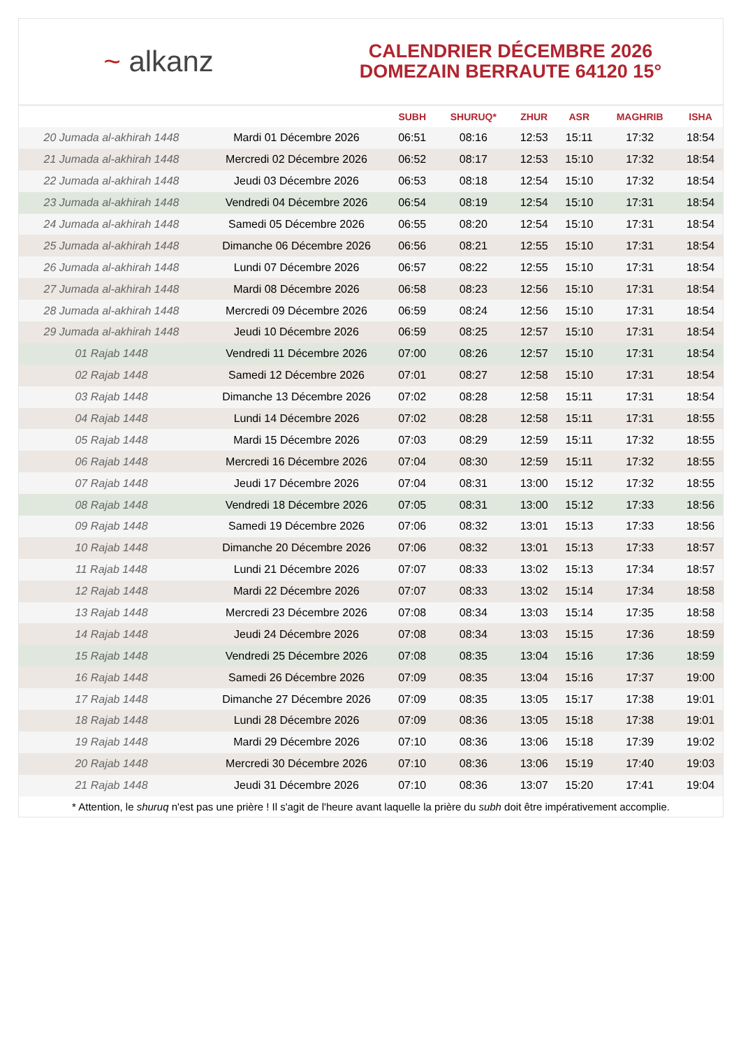~ alkanz
CALENDRIER DÉCEMBRE 2026
DOMEZAIN BERRAUTE 64120 15°
| | | SUBH | SHURUQ* | ZHUR | ASR | MAGHRIB | ISHA |
| --- | --- | --- | --- | --- | --- | --- | --- |
| 20 Jumada al-akhirah 1448 | Mardi 01 Décembre 2026 | 06:51 | 08:16 | 12:53 | 15:11 | 17:32 | 18:54 |
| 21 Jumada al-akhirah 1448 | Mercredi 02 Décembre 2026 | 06:52 | 08:17 | 12:53 | 15:10 | 17:32 | 18:54 |
| 22 Jumada al-akhirah 1448 | Jeudi 03 Décembre 2026 | 06:53 | 08:18 | 12:54 | 15:10 | 17:32 | 18:54 |
| 23 Jumada al-akhirah 1448 | Vendredi 04 Décembre 2026 | 06:54 | 08:19 | 12:54 | 15:10 | 17:31 | 18:54 |
| 24 Jumada al-akhirah 1448 | Samedi 05 Décembre 2026 | 06:55 | 08:20 | 12:54 | 15:10 | 17:31 | 18:54 |
| 25 Jumada al-akhirah 1448 | Dimanche 06 Décembre 2026 | 06:56 | 08:21 | 12:55 | 15:10 | 17:31 | 18:54 |
| 26 Jumada al-akhirah 1448 | Lundi 07 Décembre 2026 | 06:57 | 08:22 | 12:55 | 15:10 | 17:31 | 18:54 |
| 27 Jumada al-akhirah 1448 | Mardi 08 Décembre 2026 | 06:58 | 08:23 | 12:56 | 15:10 | 17:31 | 18:54 |
| 28 Jumada al-akhirah 1448 | Mercredi 09 Décembre 2026 | 06:59 | 08:24 | 12:56 | 15:10 | 17:31 | 18:54 |
| 29 Jumada al-akhirah 1448 | Jeudi 10 Décembre 2026 | 06:59 | 08:25 | 12:57 | 15:10 | 17:31 | 18:54 |
| 01 Rajab 1448 | Vendredi 11 Décembre 2026 | 07:00 | 08:26 | 12:57 | 15:10 | 17:31 | 18:54 |
| 02 Rajab 1448 | Samedi 12 Décembre 2026 | 07:01 | 08:27 | 12:58 | 15:10 | 17:31 | 18:54 |
| 03 Rajab 1448 | Dimanche 13 Décembre 2026 | 07:02 | 08:28 | 12:58 | 15:11 | 17:31 | 18:54 |
| 04 Rajab 1448 | Lundi 14 Décembre 2026 | 07:02 | 08:28 | 12:58 | 15:11 | 17:31 | 18:55 |
| 05 Rajab 1448 | Mardi 15 Décembre 2026 | 07:03 | 08:29 | 12:59 | 15:11 | 17:32 | 18:55 |
| 06 Rajab 1448 | Mercredi 16 Décembre 2026 | 07:04 | 08:30 | 12:59 | 15:11 | 17:32 | 18:55 |
| 07 Rajab 1448 | Jeudi 17 Décembre 2026 | 07:04 | 08:31 | 13:00 | 15:12 | 17:32 | 18:55 |
| 08 Rajab 1448 | Vendredi 18 Décembre 2026 | 07:05 | 08:31 | 13:00 | 15:12 | 17:33 | 18:56 |
| 09 Rajab 1448 | Samedi 19 Décembre 2026 | 07:06 | 08:32 | 13:01 | 15:13 | 17:33 | 18:56 |
| 10 Rajab 1448 | Dimanche 20 Décembre 2026 | 07:06 | 08:32 | 13:01 | 15:13 | 17:33 | 18:57 |
| 11 Rajab 1448 | Lundi 21 Décembre 2026 | 07:07 | 08:33 | 13:02 | 15:13 | 17:34 | 18:57 |
| 12 Rajab 1448 | Mardi 22 Décembre 2026 | 07:07 | 08:33 | 13:02 | 15:14 | 17:34 | 18:58 |
| 13 Rajab 1448 | Mercredi 23 Décembre 2026 | 07:08 | 08:34 | 13:03 | 15:14 | 17:35 | 18:58 |
| 14 Rajab 1448 | Jeudi 24 Décembre 2026 | 07:08 | 08:34 | 13:03 | 15:15 | 17:36 | 18:59 |
| 15 Rajab 1448 | Vendredi 25 Décembre 2026 | 07:08 | 08:35 | 13:04 | 15:16 | 17:36 | 18:59 |
| 16 Rajab 1448 | Samedi 26 Décembre 2026 | 07:09 | 08:35 | 13:04 | 15:16 | 17:37 | 19:00 |
| 17 Rajab 1448 | Dimanche 27 Décembre 2026 | 07:09 | 08:35 | 13:05 | 15:17 | 17:38 | 19:01 |
| 18 Rajab 1448 | Lundi 28 Décembre 2026 | 07:09 | 08:36 | 13:05 | 15:18 | 17:38 | 19:01 |
| 19 Rajab 1448 | Mardi 29 Décembre 2026 | 07:10 | 08:36 | 13:06 | 15:18 | 17:39 | 19:02 |
| 20 Rajab 1448 | Mercredi 30 Décembre 2026 | 07:10 | 08:36 | 13:06 | 15:19 | 17:40 | 19:03 |
| 21 Rajab 1448 | Jeudi 31 Décembre 2026 | 07:10 | 08:36 | 13:07 | 15:20 | 17:41 | 19:04 |
* Attention, le shuruq n'est pas une prière ! Il s'agit de l'heure avant laquelle la prière du subh doit être impérativement accomplie.